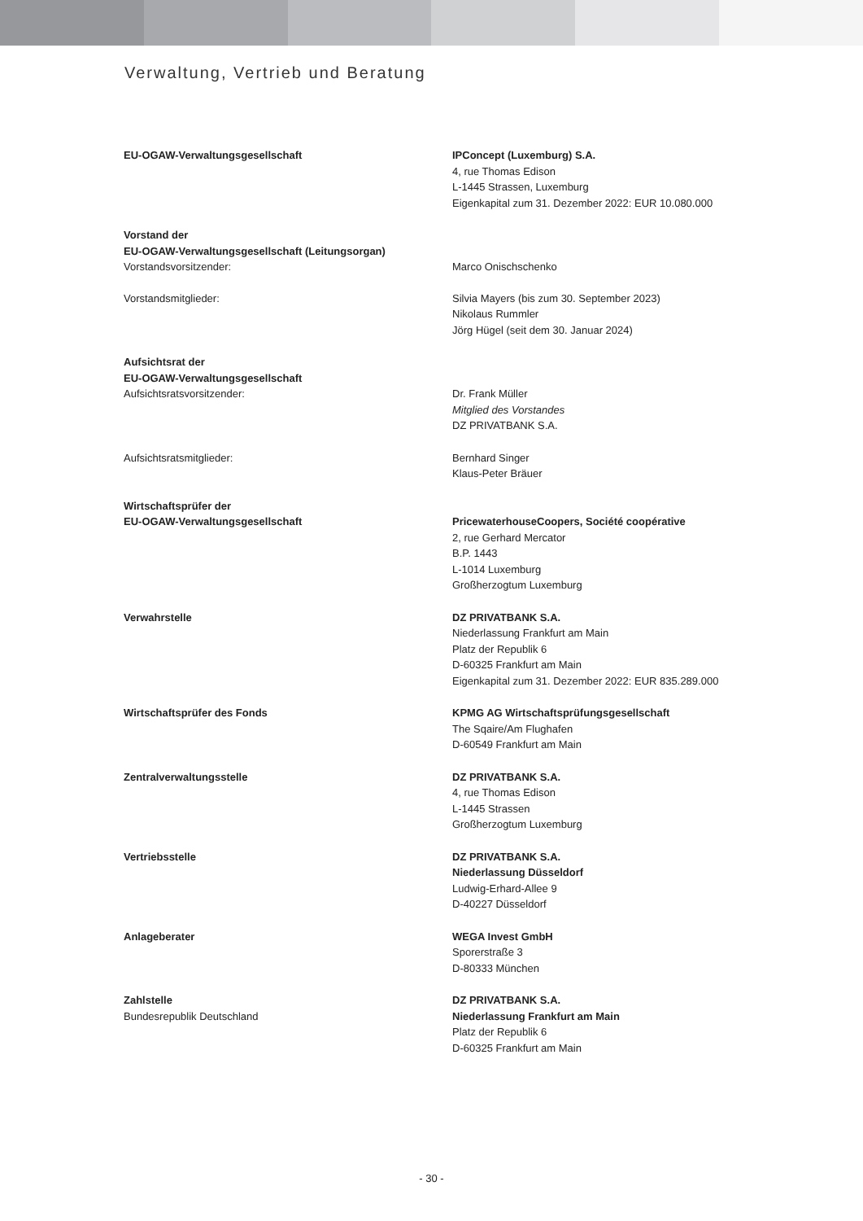Verwaltung, Vertrieb und Beratung
EU-OGAW-Verwaltungsgesellschaft IPConcept (Luxemburg) S.A.
4, rue Thomas Edison
L-1445 Strassen, Luxemburg
Eigenkapital zum 31. Dezember 2022: EUR 10.080.000
Vorstand der
EU-OGAW-Verwaltungsgesellschaft (Leitungsorgan)
Vorstandsvorsitzender:
Marco Onischschenko
Vorstandsmitglieder: Silvia Mayers (bis zum 30. September 2023)
Nikolaus Rummler
Jörg Hügel (seit dem 30. Januar 2024)
Aufsichtsrat der
EU-OGAW-Verwaltungsgesellschaft
Aufsichtsratsvorsitzender:
Dr. Frank Müller
Mitglied des Vorstandes
DZ PRIVATBANK S.A.
Aufsichtsratsmitglieder: Bernhard Singer
Klaus-Peter Bräuer
Wirtschaftsprüfer der
EU-OGAW-Verwaltungsgesellschaft
PricewaterhouseCoopers, Société coopérative
2, rue Gerhard Mercator
B.P. 1443
L-1014 Luxemburg
Großherzogtum Luxemburg
Verwahrstelle DZ PRIVATBANK S.A.
Niederlassung Frankfurt am Main
Platz der Republik 6
D-60325 Frankfurt am Main
Eigenkapital zum 31. Dezember 2022: EUR 835.289.000
Wirtschaftsprüfer des Fonds KPMG AG Wirtschaftsprüfungsgesellschaft
The Sqaire/Am Flughafen
D-60549 Frankfurt am Main
Zentralverwaltungsstelle DZ PRIVATBANK S.A.
4, rue Thomas Edison
L-1445 Strassen
Großherzogtum Luxemburg
Vertriebsstelle DZ PRIVATBANK S.A.
Niederlassung Düsseldorf
Ludwig-Erhard-Allee 9
D-40227 Düsseldorf
Anlageberater WEGA Invest GmbH
Sporerstraße 3
D-80333 München
Zahlstelle
Bundesrepublik Deutschland
DZ PRIVATBANK S.A.
Niederlassung Frankfurt am Main
Platz der Republik 6
D-60325 Frankfurt am Main
- 30 -